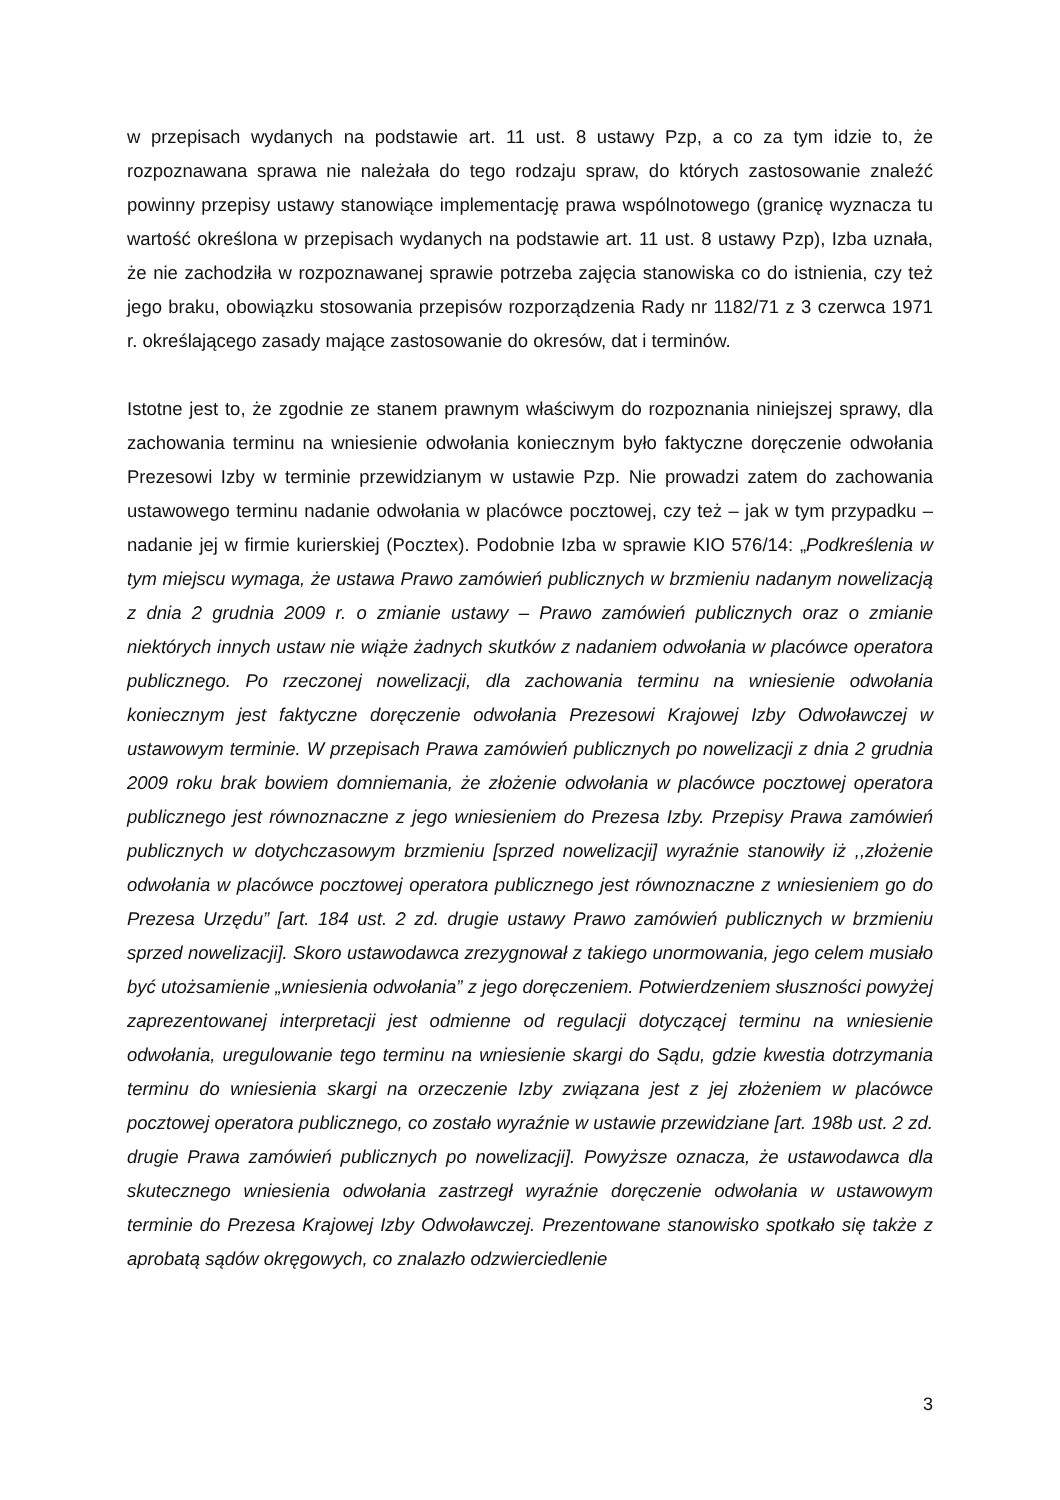w przepisach wydanych na podstawie art. 11 ust. 8 ustawy Pzp, a co za tym idzie to, że rozpoznawana sprawa nie należała do tego rodzaju spraw, do których zastosowanie znaleźć powinny przepisy ustawy stanowiące implementację prawa wspólnotowego (granicę wyznacza tu wartość określona w przepisach wydanych na podstawie art. 11 ust. 8 ustawy Pzp), Izba uznała, że nie zachodziła w rozpoznawanej sprawie potrzeba zajęcia stanowiska co do istnienia, czy też jego braku, obowiązku stosowania przepisów rozporządzenia Rady nr 1182/71 z 3 czerwca 1971 r. określającego zasady mające zastosowanie do okresów, dat i terminów.
Istotne jest to, że zgodnie ze stanem prawnym właściwym do rozpoznania niniejszej sprawy, dla zachowania terminu na wniesienie odwołania koniecznym było faktyczne doręczenie odwołania Prezesowi Izby w terminie przewidzianym w ustawie Pzp. Nie prowadzi zatem do zachowania ustawowego terminu nadanie odwołania w placówce pocztowej, czy też – jak w tym przypadku – nadanie jej w firmie kurierskiej (Pocztex). Podobnie Izba w sprawie KIO 576/14: „Podkreślenia w tym miejscu wymaga, że ustawa Prawo zamówień publicznych w brzmieniu nadanym nowelizacją z dnia 2 grudnia 2009 r. o zmianie ustawy – Prawo zamówień publicznych oraz o zmianie niektórych innych ustaw nie wiąże żadnych skutków z nadaniem odwołania w placówce operatora publicznego. Po rzeczonej nowelizacji, dla zachowania terminu na wniesienie odwołania koniecznym jest faktyczne doręczenie odwołania Prezesowi Krajowej Izby Odwoławczej w ustawowym terminie. W przepisach Prawa zamówień publicznych po nowelizacji z dnia 2 grudnia 2009 roku brak bowiem domniemania, że złożenie odwołania w placówce pocztowej operatora publicznego jest równoznaczne z jego wniesieniem do Prezesa Izby. Przepisy Prawa zamówień publicznych w dotychczasowym brzmieniu [sprzed nowelizacji] wyraźnie stanowiły iż ,,złożenie odwołania w placówce pocztowej operatora publicznego jest równoznaczne z wniesieniem go do Prezesa Urzędu” [art. 184 ust. 2 zd. drugie ustawy Prawo zamówień publicznych w brzmieniu sprzed nowelizacji]. Skoro ustawodawca zrezygnował z takiego unormowania, jego celem musiało być utożsamienie „wniesienia odwołania” z jego doręczeniem. Potwierdzeniem słuszności powyżej zaprezentowanej interpretacji jest odmienne od regulacji dotyczącej terminu na wniesienie odwołania, uregulowanie tego terminu na wniesienie skargi do Sądu, gdzie kwestia dotrzymania terminu do wniesienia skargi na orzeczenie Izby związana jest z jej złożeniem w placówce pocztowej operatora publicznego, co zostało wyraźnie w ustawie przewidziane [art. 198b ust. 2 zd. drugie Prawa zamówień publicznych po nowelizacji]. Powyższe oznacza, że ustawodawca dla skutecznego wniesienia odwołania zastrzegł wyraźnie doręczenie odwołania w ustawowym terminie do Prezesa Krajowej Izby Odwoławczej. Prezentowane stanowisko spotkało się także z aprobatą sądów okręgowych, co znalazło odzwierciedlenie
3